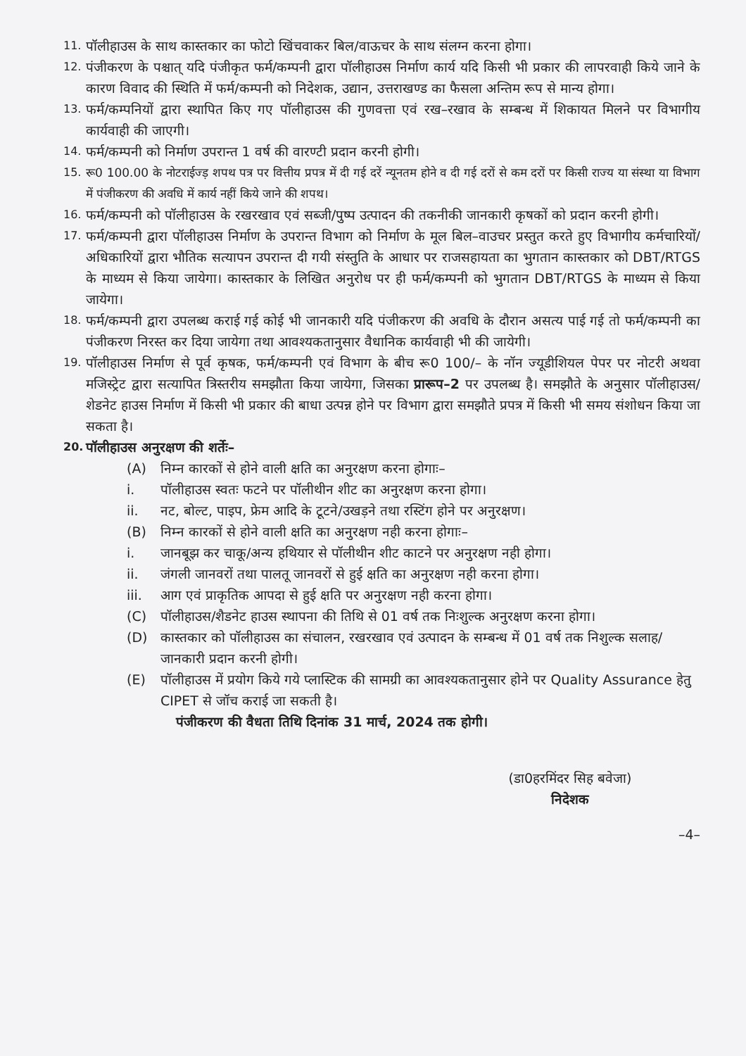11. पॉलीहाउस के साथ कास्तकार का फोटो खिंचवाकर बिल/वाऊचर के साथ संलग्न करना होगा।
12. पंजीकरण के पश्चात् यदि पंजीकृत फर्म/कम्पनी द्वारा पॉलीहाउस निर्माण कार्य यदि किसी भी प्रकार की लापरवाही किये जाने के कारण विवाद की स्थिति में फर्म/कम्पनी को निदेशक, उद्यान, उत्तराखण्ड का फैसला अन्तिम रूप से मान्य होगा।
13. फर्म/कम्पनियों द्वारा स्थापित किए गए पॉलीहाउस की गुणवत्ता एवं रख–रखाव के सम्बन्ध में शिकायत मिलने पर विभागीय कार्यवाही की जाएगी।
14. फर्म/कम्पनी को निर्माण उपरान्त 1 वर्ष की वारण्टी प्रदान करनी होगी।
15. रू0 100.00 के नोटराईज्ड़ शपथ पत्र पर वित्तीय प्रपत्र में दी गई दरें न्यूनतम होने व दी गई दरों से कम दरों पर किसी राज्य या संस्था या विभाग में पंजीकरण की अवधि में कार्य नहीं किये जाने की शपथ।
16. फर्म/कम्पनी को पॉलीहाउस के रखरखाव एवं सब्जी/पुष्प उत्पादन की तकनीकी जानकारी कृषकों को प्रदान करनी होगी।
17. फर्म/कम्पनी द्वारा पॉलीहाउस निर्माण के उपरान्त विभाग को निर्माण के मूल बिल–वाउचर प्रस्तुत करते हुए विभागीय कर्मचारियों/अधिकारियों द्वारा भौतिक सत्यापन उपरान्त दी गयी संस्तुति के आधार पर राजसहायता का भुगतान कास्तकार को DBT/RTGS के माध्यम से किया जायेगा। कास्तकार के लिखित अनुरोध पर ही फर्म/कम्पनी को भुगतान DBT/RTGS के माध्यम से किया जायेगा।
18. फर्म/कम्पनी द्वारा उपलब्ध कराई गई कोई भी जानकारी यदि पंजीकरण की अवधि के दौरान असत्य पाई गई तो फर्म/कम्पनी का पंजीकरण निरस्त कर दिया जायेगा तथा आवश्यकतानुसार वैधानिक कार्यवाही भी की जायेगी।
19. पॉलीहाउस निर्माण से पूर्व कृषक, फर्म/कम्पनी एवं विभाग के बीच रू0 100/– के नॉन ज्यूडीशियल पेपर पर नोटरी अथवा मजिस्ट्रेट द्वारा सत्यापित त्रिस्तरीय समझौता किया जायेगा, जिसका प्रारूप–2 पर उपलब्ध है। समझौते के अनुसार पॉलीहाउस/शेडनेट हाउस निर्माण में किसी भी प्रकार की बाधा उत्पन्न होने पर विभाग द्वारा समझौते प्रपत्र में किसी भी समय संशोधन किया जा सकता है।
20. पॉलीहाउस अनुरक्षण की शर्तेः–
(A) निम्न कारकों से होने वाली क्षति का अनुरक्षण करना होगाः–
i. पॉलीहाउस स्वतः फटने पर पॉलीथीन शीट का अनुरक्षण करना होगा।
ii. नट, बोल्ट, पाइप, फ्रेम आदि के टूटने/उखड़ने तथा रस्टिंग होने पर अनुरक्षण।
(B) निम्न कारकों से होने वाली क्षति का अनुरक्षण नही करना होगाः–
i. जानबूझ कर चाकू/अन्य हथियार से पॉलीथीन शीट काटने पर अनुरक्षण नही होगा।
ii. जंगली जानवरों तथा पालतू जानवरों से हुई क्षति का अनुरक्षण नही करना होगा।
iii. आग एवं प्राकृतिक आपदा से हुई क्षति पर अनुरक्षण नही करना होगा।
(C) पॉलीहाउस/शैडनेट हाउस स्थापना की तिथि से 01 वर्ष तक निःशुल्क अनुरक्षण करना होगा।
(D) कास्तकार को पॉलीहाउस का संचालन, रखरखाव एवं उत्पादन के सम्बन्ध में 01 वर्ष तक निशुल्क सलाह/जानकारी प्रदान करनी होगी।
(E) पॉलीहाउस में प्रयोग किये गये प्लास्टिक की सामग्री का आवश्यकतानुसार होने पर Quality Assurance हेतु CIPET से जॉच कराई जा सकती है।
पंजीकरण की वैधता तिथि दिनांक 31 मार्च, 2024 तक होगी।
(डा0हरमिंदर सिह बवेजा)
निदेशक
–4–